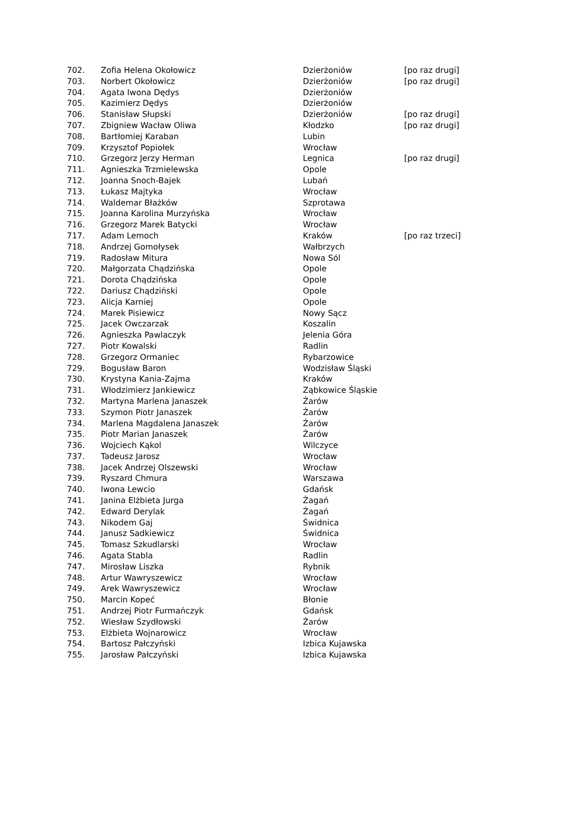| 702. | Zofia Helena Okołowicz | Dzierżoniów | [po raz drugi] |
| 703. | Norbert Okołowicz | Dzierżoniów | [po raz drugi] |
| 704. | Agata Iwona Dędys | Dzierżoniów | |
| 705. | Kazimierz Dędys | Dzierżoniów | |
| 706. | Stanisław Słupski | Dzierżoniów | [po raz drugi] |
| 707. | Zbigniew Wacław Oliwa | Kłodzko | [po raz drugi] |
| 708. | Bartłomiej Karaban | Lubin | |
| 709. | Krzysztof Popiołek | Wrocław | |
| 710. | Grzegorz Jerzy Herman | Legnica | [po raz drugi] |
| 711. | Agnieszka Trzmielewska | Opole | |
| 712. | Joanna Snoch-Bajek | Lubań | |
| 713. | Łukasz Majtyka | Wrocław | |
| 714. | Waldemar Błażków | Szprotawa | |
| 715. | Joanna Karolina Murzyńska | Wrocław | |
| 716. | Grzegorz Marek Batycki | Wrocław | |
| 717. | Adam Lemoch | Kraków | [po raz trzeci] |
| 718. | Andrzej Gomołysek | Wałbrzych | |
| 719. | Radosław Mitura | Nowa Sól | |
| 720. | Małgorzata Chądzińska | Opole | |
| 721. | Dorota Chądzińska | Opole | |
| 722. | Dariusz Chądziński | Opole | |
| 723. | Alicja Karniej | Opole | |
| 724. | Marek Pisiewicz | Nowy Sącz | |
| 725. | Jacek Owczarzak | Koszalin | |
| 726. | Agnieszka Pawlaczyk | Jelenia Góra | |
| 727. | Piotr Kowalski | Radlin | |
| 728. | Grzegorz Ormaniec | Rybarzowice | |
| 729. | Bogusław Baron | Wodzisław Śląski | |
| 730. | Krystyna Kania-Zajma | Kraków | |
| 731. | Włodzimierz Jankiewicz | Ząbkowice Śląskie | |
| 732. | Martyna Marlena Janaszek | Żarów | |
| 733. | Szymon Piotr Janaszek | Żarów | |
| 734. | Marlena Magdalena Janaszek | Żarów | |
| 735. | Piotr Marian Janaszek | Żarów | |
| 736. | Wojciech Kąkol | Wilczyce | |
| 737. | Tadeusz Jarosz | Wrocław | |
| 738. | Jacek Andrzej Olszewski | Wrocław | |
| 739. | Ryszard Chmura | Warszawa | |
| 740. | Iwona Lewcio | Gdańsk | |
| 741. | Janina Elżbieta Jurga | Żagań | |
| 742. | Edward Derylak | Żagań | |
| 743. | Nikodem Gaj | Świdnica | |
| 744. | Janusz Sadkiewicz | Świdnica | |
| 745. | Tomasz Szkudlarski | Wrocław | |
| 746. | Agata Stabla | Radlin | |
| 747. | Mirosław Liszka | Rybnik | |
| 748. | Artur Wawryszewicz | Wrocław | |
| 749. | Arek Wawryszewicz | Wrocław | |
| 750. | Marcin Kopeć | Błonie | |
| 751. | Andrzej Piotr Furmańczyk | Gdańsk | |
| 752. | Wiesław Szydłowski | Żarów | |
| 753. | Elżbieta Wojnarowicz | Wrocław | |
| 754. | Bartosz Pałczyński | Izbica Kujawska | |
| 755. | Jarosław Pałczyński | Izbica Kujawska | |